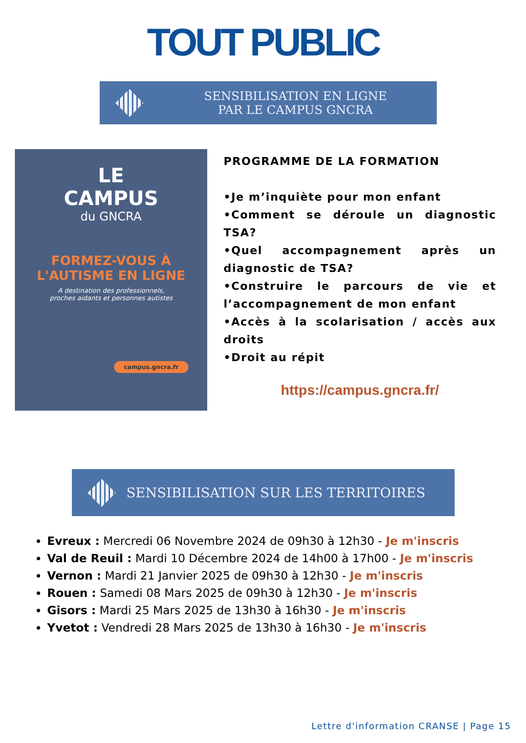TOUT PUBLIC
SENSIBILISATION EN LIGNE
PAR LE CAMPUS GNCRA
LE
CAMPUS
du GNCRA
FORMEZ-VOUS À
L'AUTISME EN LIGNE
A destination des professionnels,
proches aidants et personnes autistes
campus.gncra.fr
PROGRAMME DE LA FORMATION
•Je m’inquiète pour mon enfant
•Comment se déroule un diagnostic TSA?
•Quel accompagnement après un diagnostic de TSA?
•Construire le parcours de vie et l’accompagnement de mon enfant
•Accès à la scolarisation / accès aux droits
•Droit au répit
https://campus.gncra.fr/
SENSIBILISATION SUR LES TERRITOIRES
Evreux : Mercredi 06 Novembre 2024 de 09h30 à 12h30 - Je m'inscris
Val de Reuil : Mardi 10 Décembre 2024 de 14h00 à 17h00 - Je m'inscris
Vernon : Mardi 21 Janvier 2025 de 09h30 à 12h30 - Je m'inscris
Rouen : Samedi 08 Mars 2025 de 09h30 à 12h30 - Je m'inscris
Gisors : Mardi 25 Mars 2025 de 13h30 à 16h30 - Je m'inscris
Yvetot : Vendredi 28 Mars 2025 de 13h30 à 16h30 - Je m'inscris
Lettre d'information CRANSE | Page 15